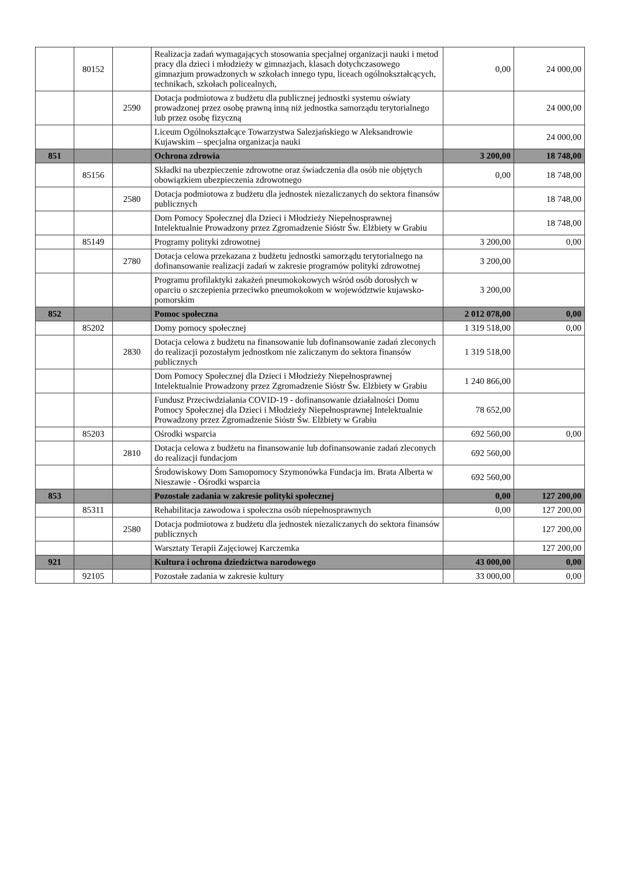| | 80152 | | Realizacja zadań wymagających stosowania specjalnej organizacji nauki i metod pracy dla dzieci i młodzieży w gimnazjach, klasach dotychczasowego gimnazjum prowadzonych w szkołach innego typu, liceach ogólnokształcących, technikach, szkołach policealnych, | 0,00 | 24 000,00 |
| | | 2590 | Dotacja podmiotowa z budżetu dla publicznej jednostki systemu oświaty prowadzonej przez osobę prawną inną niż jednostka samorządu terytorialnego lub przez osobę fizyczną | | 24 000,00 |
| | | | Liceum Ogólnokształcące Towarzystwa Salezjańskiego w Aleksandrowie Kujawskim – specjalna organizacja nauki | | 24 000,00 |
| 851 | | | Ochrona zdrowia | 3 200,00 | 18 748,00 |
| | 85156 | | Składki na ubezpieczenie zdrowotne oraz świadczenia dla osób nie objętych obowiązkiem ubezpieczenia zdrowotnego | 0,00 | 18 748,00 |
| | | 2580 | Dotacja podmiotowa z budżetu dla jednostek niezaliczanych do sektora finansów publicznych | | 18 748,00 |
| | | | Dom Pomocy Społecznej dla Dzieci i Młodzieży Niepełnosprawnej Intelektualnie Prowadzony przez Zgromadzenie Sióstr Św. Elżbiety w Grabiu | | 18 748,00 |
| | 85149 | | Programy polityki zdrowotnej | 3 200,00 | 0,00 |
| | | 2780 | Dotacja celowa przekazana z budżetu jednostki samorządu terytorialnego na dofinansowanie realizacji zadań w zakresie programów polityki zdrowotnej | 3 200,00 | |
| | | | Programu profilaktyki zakażeń pneumokokowych wśród osób dorosłych w oparciu o szczepienia przeciwko pneumokokom w województwie kujawsko-pomorskim | 3 200,00 | |
| 852 | | | Pomoc społeczna | 2 012 078,00 | 0,00 |
| | 85202 | | Domy pomocy społecznej | 1 319 518,00 | 0,00 |
| | | 2830 | Dotacja celowa z budżetu na finansowanie lub dofinansowanie zadań zleconych do realizacji pozostałym jednostkom nie zaliczanym do sektora finansów publicznych | 1 319 518,00 | |
| | | | Dom Pomocy Społecznej dla Dzieci i Młodzieży Niepełnosprawnej Intelektualnie Prowadzony przez Zgromadzenie Sióstr Św. Elżbiety w Grabiu | 1 240 866,00 | |
| | | | Fundusz Przeciwdziałania COVID-19 - dofinansowanie działalności Domu Pomocy Społecznej dla Dzieci i Młodzieży Niepełnosprawnej Intelektualnie Prowadzony przez Zgromadzenie Sióstr Św. Elżbiety w Grabiu | 78 652,00 | |
| | 85203 | | Ośrodki wsparcia | 692 560,00 | 0,00 |
| | | 2810 | Dotacja celowa z budżetu na finansowanie lub dofinansowanie zadań zleconych do realizacji fundacjom | 692 560,00 | |
| | | | Środowiskowy Dom Samopomocy Szymonówka Fundacja im. Brata Alberta w Nieszawie - Ośrodki wsparcia | 692 560,00 | |
| 853 | | | Pozostałe zadania w zakresie polityki społecznej | 0,00 | 127 200,00 |
| | 85311 | | Rehabilitacja zawodowa i społeczna osób niepełnosprawnych | 0,00 | 127 200,00 |
| | | 2580 | Dotacja podmiotowa z budżetu dla jednostek niezaliczanych do sektora finansów publicznych | | 127 200,00 |
| | | | Warsztaty Terapii Zajęciowej Karczemka | | 127 200,00 |
| 921 | | | Kultura i ochrona dziedzictwa narodowego | 43 000,00 | 0,00 |
| | 92105 | | Pozostałe zadania w zakresie kultury | 33 000,00 | 0,00 |